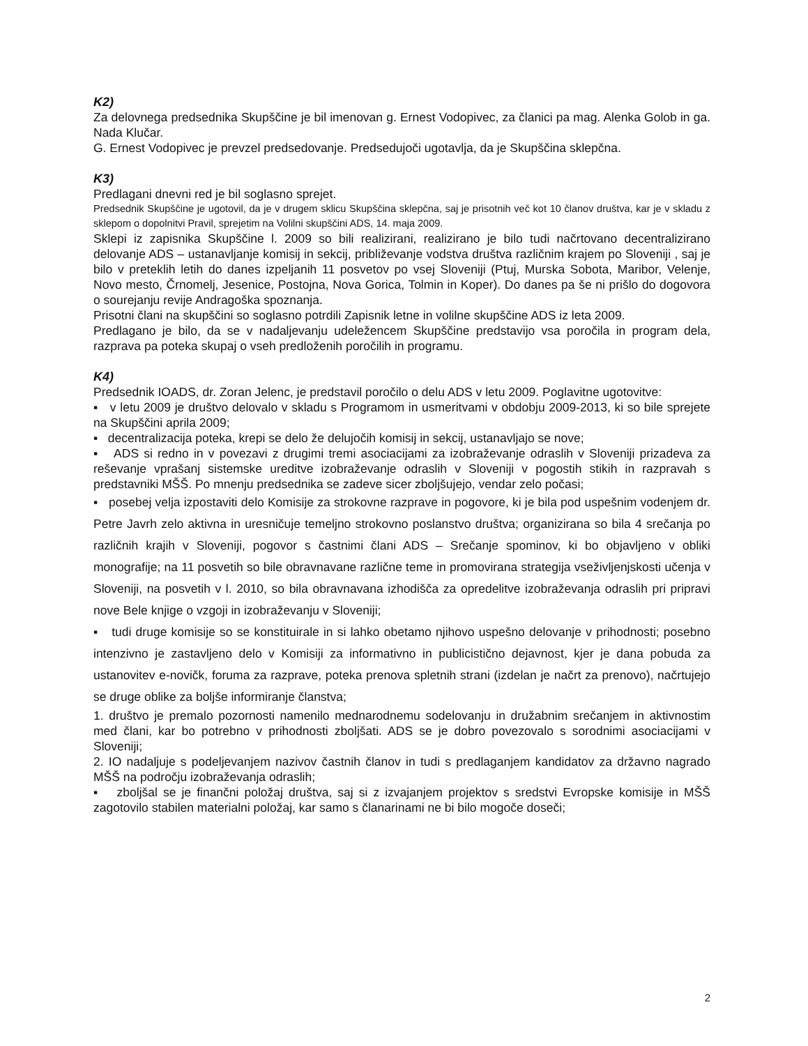K2)
Za delovnega predsednika Skupščine je bil imenovan g. Ernest Vodopivec, za članici pa mag. Alenka Golob in ga. Nada Klučar.
G. Ernest Vodopivec je prevzel predsedovanje. Predsedujoči ugotavlja, da je Skupščina sklepčna.
K3)
Predlagani dnevni red je bil soglasno sprejet.
Predsednik Skupščine je ugotovil, da je v drugem sklicu Skupščina sklepčna, saj je prisotnih več kot 10 članov društva, kar je v skladu z sklepom o dopolnitvi Pravil, sprejetim na Volilni skupščini ADS, 14. maja 2009.
Sklepi iz zapisnika Skupščine l. 2009 so bili realizirani, realizirano je bilo tudi načrtovano decentralizirano delovanje ADS – ustanavljanje komisij in sekcij, približevanje vodstva društva različnim krajem po Sloveniji , saj je bilo v preteklih letih do danes izpeljanih 11 posvetov po vsej Sloveniji (Ptuj, Murska Sobota, Maribor, Velenje, Novo mesto, Črnomelj, Jesenice, Postojna, Nova Gorica, Tolmin in Koper). Do danes pa še ni prišlo do dogovora o sourejanju revije Andragoška spoznanja.
Prisotni člani na skupščini so soglasno potrdili Zapisnik letne in volilne skupščine ADS iz leta 2009.
Predlagano je bilo, da se v nadaljevanju udeležencem Skupščine predstavijo vsa poročila in program dela, razprava pa poteka skupaj o vseh predloženih poročilih in programu.
K4)
Predsednik IOADS, dr. Zoran Jelenc, je predstavil poročilo o delu ADS v letu 2009. Poglavitne ugotovitve:
▪ v letu 2009 je društvo delovalo v skladu s Programom in usmeritvami v obdobju 2009-2013, ki so bile sprejete na Skupščini aprila 2009;
▪ decentralizacija poteka, krepi se delo že delujočih komisij in sekcij, ustanavljajo se nove;
▪ ADS si redno in v povezavi z drugimi tremi asociacijami za izobraževanje odraslih v Sloveniji prizadeva za reševanje vprašanj sistemske ureditve izobraževanje odraslih v Sloveniji v pogostih stikih in razpravah s predstavniki MŠŠ. Po mnenju predsednika se zadeve sicer zboljšujejo, vendar zelo počasi;
▪ posebej velja izpostaviti delo Komisije za strokovne razprave in pogovore, ki je bila pod uspešnim vodenjem dr. Petre Javrh zelo aktivna in uresničuje temeljno strokovno poslanstvo društva; organizirana so bila 4 srečanja po različnih krajih v Sloveniji, pogovor s častnimi člani ADS – Srečanje spominov, ki bo objavljeno v obliki monografije; na 11 posvetih so bile obravnavane različne teme in promovirana strategija vseživljenjskosti učenja v Sloveniji, na posvetih v l. 2010, so bila obravnavana izhodišča za opredelitve izobraževanja odraslih pri pripravi nove Bele knjige o vzgoji in izobraževanju v Sloveniji;
▪ tudi druge komisije so se konstituirale in si lahko obetamo njihovo uspešno delovanje v prihodnosti; posebno intenzivno je zastavljeno delo v Komisiji za informativno in publicistično dejavnost, kjer je dana pobuda za ustanovitev e-novičk, foruma za razprave, poteka prenova spletnih strani (izdelan je načrt za prenovo), načrtujejo se druge oblike za boljše informiranje članstva;
1. društvo je premalo pozornosti namenilo mednarodnemu sodelovanju in družabnim srečanjem in aktivnostim med člani, kar bo potrebno v prihodnosti zboljšati. ADS se je dobro povezovalo s sorodnimi asociacijami v Sloveniji;
2. IO nadaljuje s podeljevanjem nazivov častnih članov in tudi s predlaganjem kandidatov za državno nagrado MŠŠ na področju izobraževanja odraslih;
▪ zboljšal se je finančni položaj društva, saj si z izvajanjem projektov s sredstvi Evropske komisije in MŠŠ zagotovilo stabilen materialni položaj, kar samo s članarinami ne bi bilo mogoče doseči;
2